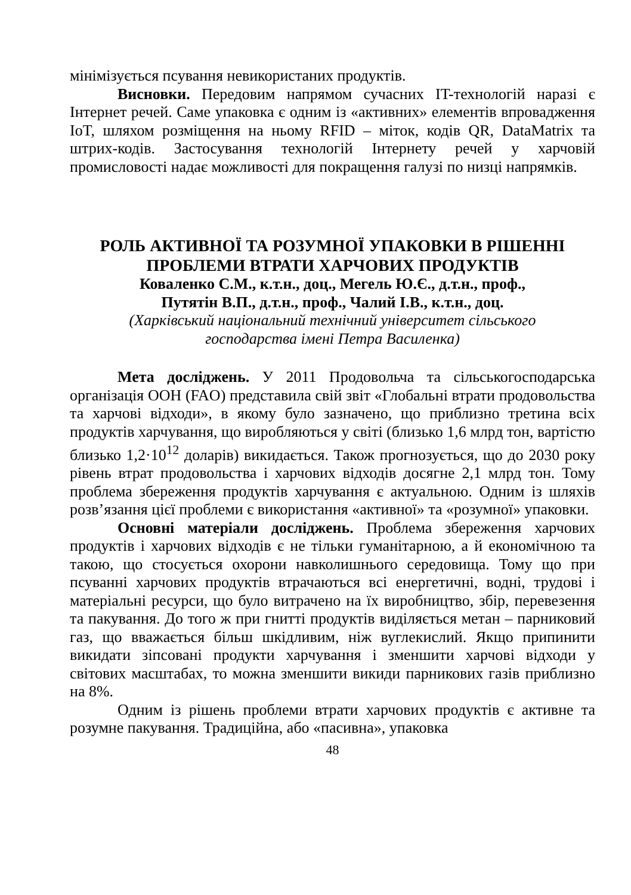мінімізується псування невикористаних продуктів.
Висновки. Передовим напрямом сучасних IT-технологій наразі є Інтернет речей. Саме упаковка є одним із «активних» елементів впровадження IoT, шляхом розміщення на ньому RFID – міток, кодів QR, DataMatrix та штрих-кодів. Застосування технологій Інтернету речей у харчовій промисловості надає можливості для покращення галузі по низці напрямків.
РОЛЬ АКТИВНОЇ ТА РОЗУМНОЇ УПАКОВКИ В РІШЕННІ ПРОБЛЕМИ ВТРАТИ ХАРЧОВИХ ПРОДУКТІВ
Коваленко С.М., к.т.н., доц., Мегель Ю.Є., д.т.н., проф.,
Путятін В.П., д.т.н., проф., Чалий І.В., к.т.н., доц.
(Харківський національний технічний університет сільського
господарства імені Петра Василенка)
Мета досліджень. У 2011 Продовольча та сільськогосподарська організація ООН (FAO) представила свій звіт «Глобальні втрати продовольства та харчові відходи», в якому було зазначено, що приблизно третина всіх продуктів харчування, що виробляються у світі (близько 1,6 млрд тон, вартістю близько 1,2·10<sup>12</sup> доларів) викидається. Також прогнозується, що до 2030 року рівень втрат продовольства і харчових відходів досягне 2,1 млрд тон. Тому проблема збереження продуктів харчування є актуальною. Одним із шляхів розв’язання цієї проблеми є використання «активної» та «розумної» упаковки.
Основні матеріали досліджень. Проблема збереження харчових продуктів і харчових відходів є не тільки гуманітарною, а й економічною та такою, що стосується охорони навколишнього середовища. Тому що при псуванні харчових продуктів втрачаються всі енергетичні, водні, трудові і матеріальні ресурси, що було витрачено на їх виробництво, збір, перевезення та пакування. До того ж при гнитті продуктів виділяється метан – парниковий газ, що вважається більш шкідливим, ніж вуглекислий. Якщо припинити викидати зіпсовані продукти харчування і зменшити харчові відходи у світових масштабах, то можна зменшити викиди парникових газів приблизно на 8%.
Одним із рішень проблеми втрати харчових продуктів є активне та розумне пакування. Традиційна, або «пасивна», упаковка
48